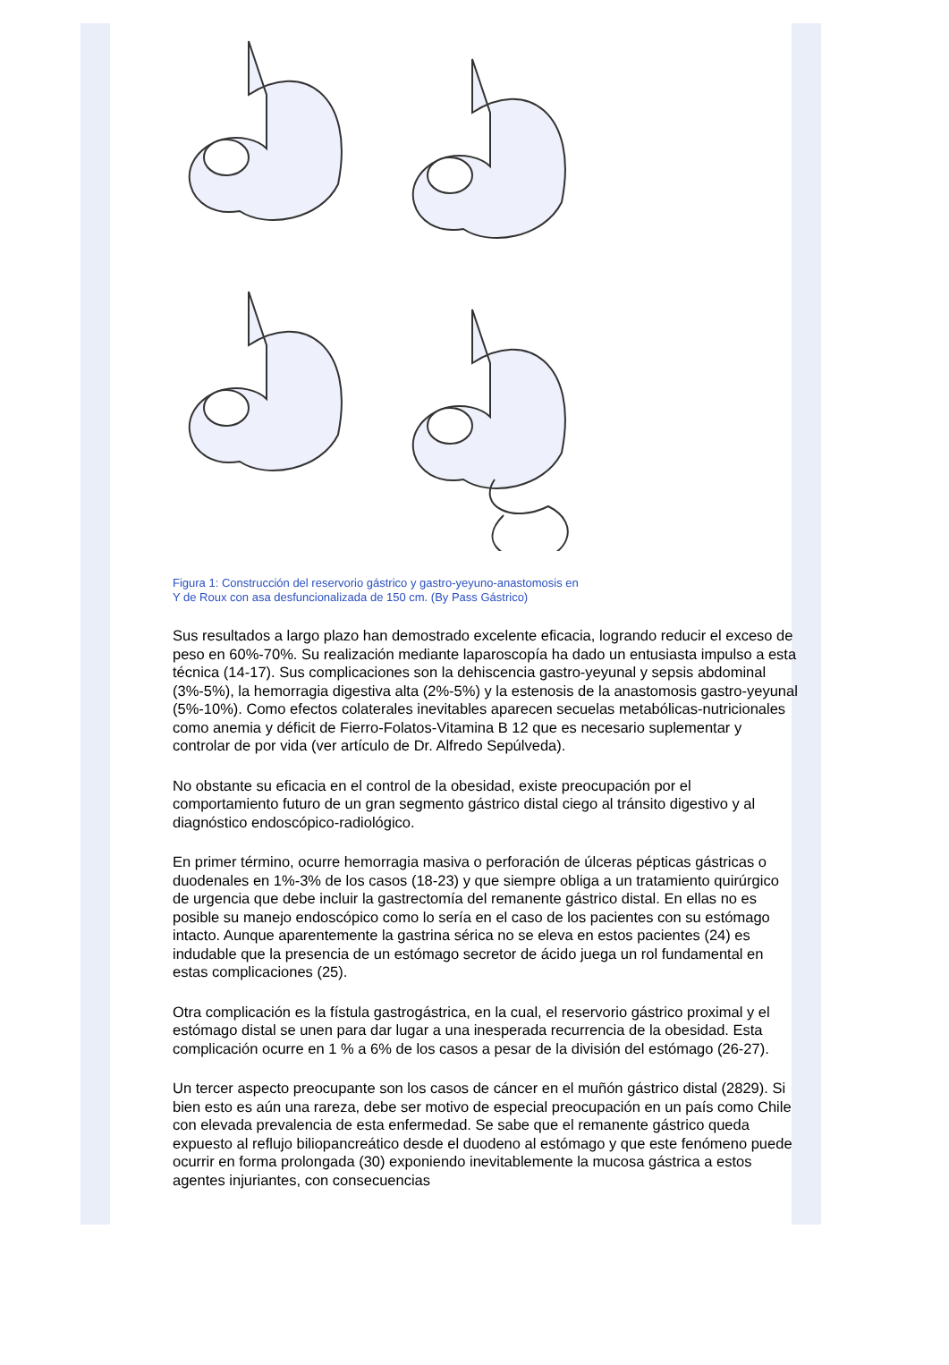Figura 1: Construcción del reservorio gástrico y gastro-yeyuno-anastomosis en
Y de Roux con asa desfuncionalizada de 150 cm. (By Pass Gástrico)
Sus resultados a largo plazo han demostrado excelente eficacia, logrando reducir el exceso de peso en 60%-70%. Su realización mediante laparoscopía ha dado un entusiasta impulso a esta técnica (14-17). Sus complicaciones son la dehiscencia gastro-yeyunal y sepsis abdominal (3%-5%), la hemorragia digestiva alta (2%-5%) y la estenosis de la anastomosis gastro-yeyunal (5%-10%). Como efectos colaterales inevitables aparecen secuelas metabólicas-nutricionales como anemia y déficit de Fierro-Folatos-Vitamina B 12 que es necesario suplementar y controlar de por vida (ver artículo de Dr. Alfredo Sepúlveda).
No obstante su eficacia en el control de la obesidad, existe preocupación por el comportamiento futuro de un gran segmento gástrico distal ciego al tránsito digestivo y al diagnóstico endoscópico-radiológico.
En primer término, ocurre hemorragia masiva o perforación de úlceras pépticas gástricas o duodenales en 1%-3% de los casos (18-23) y que siempre obliga a un tratamiento quirúrgico de urgencia que debe incluir la gastrectomía del remanente gástrico distal. En ellas no es posible su manejo endoscópico como lo sería en el caso de los pacientes con su estómago intacto. Aunque aparentemente la gastrina sérica no se eleva en estos pacientes (24) es indudable que la presencia de un estómago secretor de ácido juega un rol fundamental en estas complicaciones (25).
Otra complicación es la fístula gastrogástrica, en la cual, el reservorio gástrico proximal y el estómago distal se unen para dar lugar a una inesperada recurrencia de la obesidad. Esta complicación ocurre en 1 % a 6% de los casos a pesar de la división del estómago (26-27).
Un tercer aspecto preocupante son los casos de cáncer en el muñón gástrico distal (2829). Si bien esto es aún una rareza, debe ser motivo de especial preocupación en un país como Chile con elevada prevalencia de esta enfermedad. Se sabe que el remanente gástrico queda expuesto al reflujo biliopancreático desde el duodeno al estómago y que este fenómeno puede ocurrir en forma prolongada (30) exponiendo inevitablemente la mucosa gástrica a estos agentes injuriantes, con consecuencias